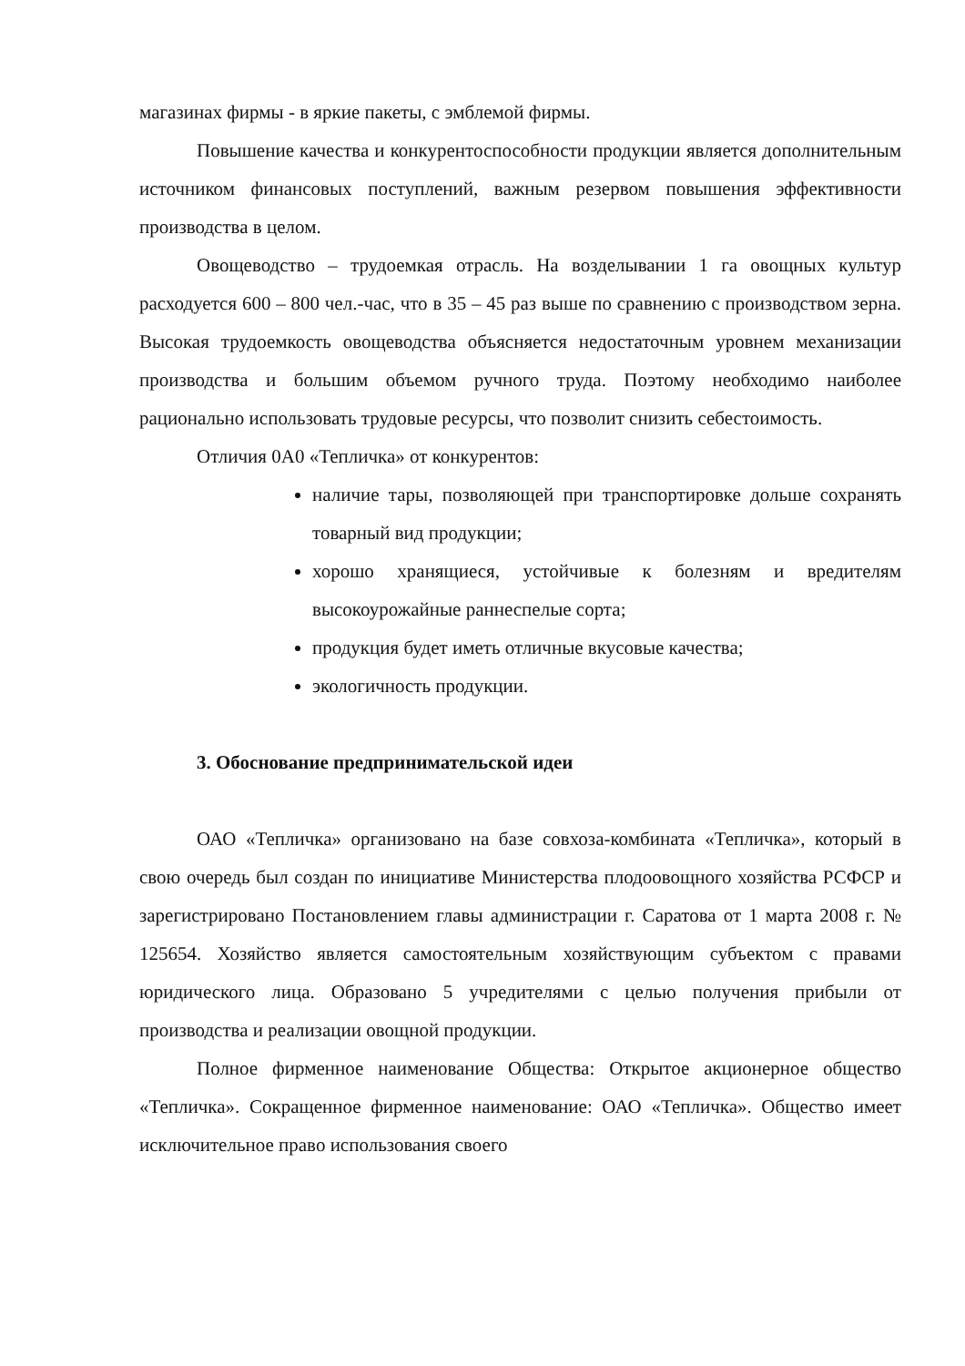магазинах фирмы - в яркие пакеты, с эмблемой фирмы.
Повышение качества и конкурентоспособности продукции является дополнительным источником финансовых поступлений, важным резервом повышения эффективности производства в целом.
Овощеводство – трудоемкая отрасль. На возделывании 1 га овощных культур расходуется 600 – 800 чел.-час, что в 35 – 45 раз выше по сравнению с производством зерна. Высокая трудоемкость овощеводства объясняется недостаточным уровнем механизации производства и большим объемом ручного труда. Поэтому необходимо наиболее рационально использовать трудовые ресурсы, что позволит снизить себестоимость.
Отличия 0А0 «Тепличка» от конкурентов:
наличие тары, позволяющей при транспортировке дольше сохранять товарный вид продукции;
хорошо хранящиеся, устойчивые к болезням и вредителям высокоурожайные раннеспелые сорта;
продукция будет иметь отличные вкусовые качества;
экологичность продукции.
3. Обоснование предпринимательской идеи
ОАО «Тепличка» организовано на базе совхоза-комбината «Тепличка», который в свою очередь был создан по инициативе Министерства плодоовощного хозяйства РСФСР и зарегистрировано Постановлением главы администрации г. Саратова от 1 марта 2008 г. № 125654. Хозяйство является самостоятельным хозяйствующим субъектом с правами юридического лица. Образовано 5 учредителями с целью получения прибыли от производства и реализации овощной продукции.
Полное фирменное наименование Общества: Открытое акционерное общество «Тепличка». Сокращенное фирменное наименование: ОАО «Тепличка». Общество имеет исключительное право использования своего